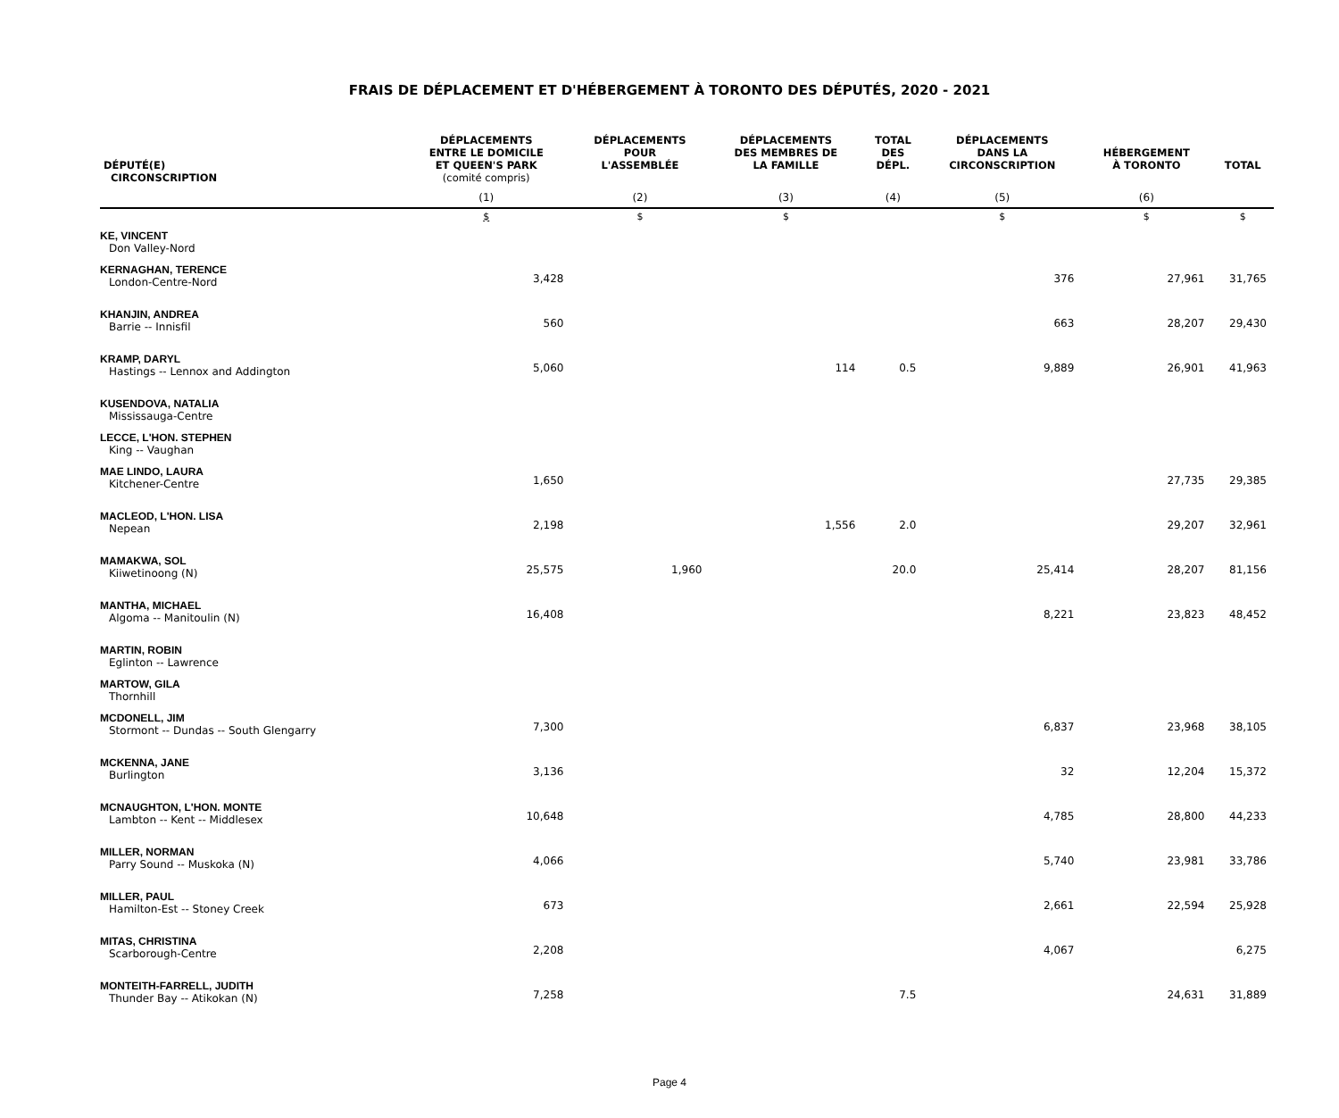FRAIS DE DÉPLACEMENT ET D'HÉBERGEMENT À TORONTO DES DÉPUTÉS, 2020 - 2021
| DÉPUTÉ(E) CIRCONSCRIPTION | DÉPLACEMENTS ENTRE LE DOMICILE ET QUEEN'S PARK (comité compris) | DÉPLACEMENTS POUR L'ASSEMBLÉE | DÉPLACEMENTS DES MEMBRES DE LA FAMILLE | TOTAL DES DÉPL. | DÉPLACEMENTS DANS LA CIRCONSCRIPTION | HÉBERGEMENT À TORONTO | TOTAL |
| --- | --- | --- | --- | --- | --- | --- | --- |
| | (1) | (2) | (3) | (4) | (5) | (6) | |
| | $ | $ | $ | | $ | $ | $ |
| KE, VINCENT Don Valley-Nord | | | | | | | |
| KERNAGHAN, TERENCE London-Centre-Nord | 3,428 | | | | 376 | 27,961 | 31,765 |
| KHANJIN, ANDREA Barrie -- Innisfil | 560 | | | | 663 | 28,207 | 29,430 |
| KRAMP, DARYL Hastings -- Lennox and Addington | 5,060 | | 114 | 0.5 | 9,889 | 26,901 | 41,963 |
| KUSENDOVA, NATALIA Mississauga-Centre | | | | | | | |
| LECCE, L'HON. STEPHEN King -- Vaughan | | | | | | | |
| MAE LINDO, LAURA Kitchener-Centre | 1,650 | | | | | 27,735 | 29,385 |
| MACLEOD, L'HON. LISA Nepean | 2,198 | | 1,556 | 2.0 | | 29,207 | 32,961 |
| MAMAKWA, SOL Kiiwetinoong (N) | 25,575 | 1,960 | | 20.0 | 25,414 | 28,207 | 81,156 |
| MANTHA, MICHAEL Algoma -- Manitoulin (N) | 16,408 | | | | 8,221 | 23,823 | 48,452 |
| MARTIN, ROBIN Eglinton -- Lawrence | | | | | | | |
| MARTOW, GILA Thornhill | | | | | | | |
| MCDONELL, JIM Stormont -- Dundas -- South Glengarry | 7,300 | | | | 6,837 | 23,968 | 38,105 |
| MCKENNA, JANE Burlington | 3,136 | | | | 32 | 12,204 | 15,372 |
| MCNAUGHTON, L'HON. MONTE Lambton -- Kent -- Middlesex | 10,648 | | | | 4,785 | 28,800 | 44,233 |
| MILLER, NORMAN Parry Sound -- Muskoka (N) | 4,066 | | | | 5,740 | 23,981 | 33,786 |
| MILLER, PAUL Hamilton-Est -- Stoney Creek | 673 | | | | 2,661 | 22,594 | 25,928 |
| MITAS, CHRISTINA Scarborough-Centre | 2,208 | | | | 4,067 | | 6,275 |
| MONTEITH-FARRELL, JUDITH Thunder Bay -- Atikokan (N) | 7,258 | | | 7.5 | | 24,631 | 31,889 |
Page 4